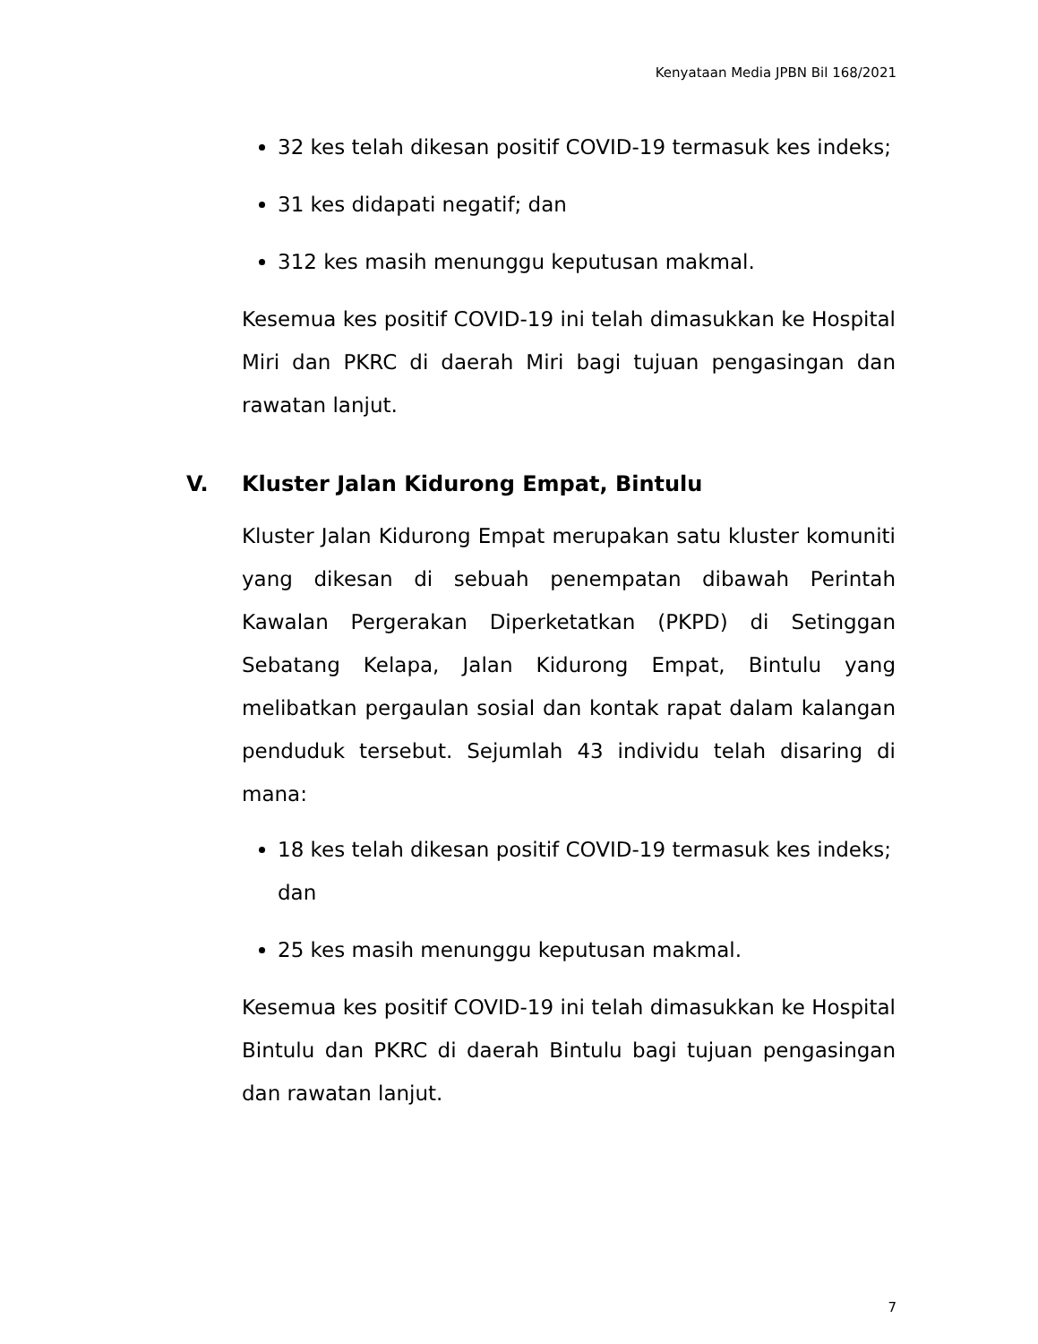Kenyataan Media JPBN Bil 168/2021
32 kes telah dikesan positif COVID-19 termasuk kes indeks;
31 kes didapati negatif; dan
312 kes masih menunggu keputusan makmal.
Kesemua kes positif COVID-19 ini telah dimasukkan ke Hospital Miri dan PKRC di daerah Miri bagi tujuan pengasingan dan rawatan lanjut.
V. Kluster Jalan Kidurong Empat, Bintulu
Kluster Jalan Kidurong Empat merupakan satu kluster komuniti yang dikesan di sebuah penempatan dibawah Perintah Kawalan Pergerakan Diperketatkan (PKPD) di Setinggan Sebatang Kelapa, Jalan Kidurong Empat, Bintulu yang melibatkan pergaulan sosial dan kontak rapat dalam kalangan penduduk tersebut. Sejumlah 43 individu telah disaring di mana:
18 kes telah dikesan positif COVID-19 termasuk kes indeks; dan
25 kes masih menunggu keputusan makmal.
Kesemua kes positif COVID-19 ini telah dimasukkan ke Hospital Bintulu dan PKRC di daerah Bintulu bagi tujuan pengasingan dan rawatan lanjut.
7